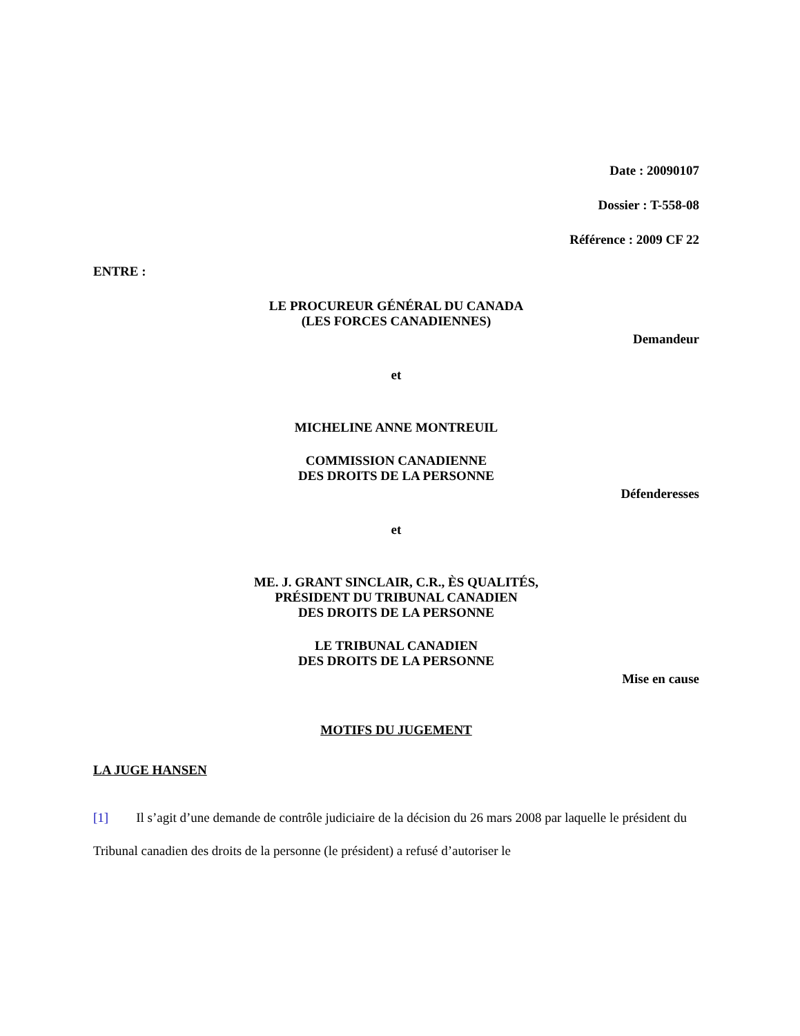Date : 20090107
Dossier : T-558-08
Référence : 2009 CF 22
ENTRE :
LE PROCUREUR GÉNÉRAL DU CANADA
(LES FORCES CANADIENNES)
Demandeur
et
MICHELINE ANNE MONTREUIL
COMMISSION CANADIENNE
DES DROITS DE LA PERSONNE
Défenderesses
et
ME. J. GRANT SINCLAIR, C.R., ÈS QUALITÉS,
PRÉSIDENT DU TRIBUNAL CANADIEN
DES DROITS DE LA PERSONNE
LE TRIBUNAL CANADIEN
DES DROITS DE LA PERSONNE
Mise en cause
MOTIFS DU JUGEMENT
LA JUGE HANSEN
[1] Il s’agit d’une demande de contrôle judiciaire de la décision du 26 mars 2008 par laquelle le président du Tribunal canadien des droits de la personne (le président) a refusé d’autoriser le